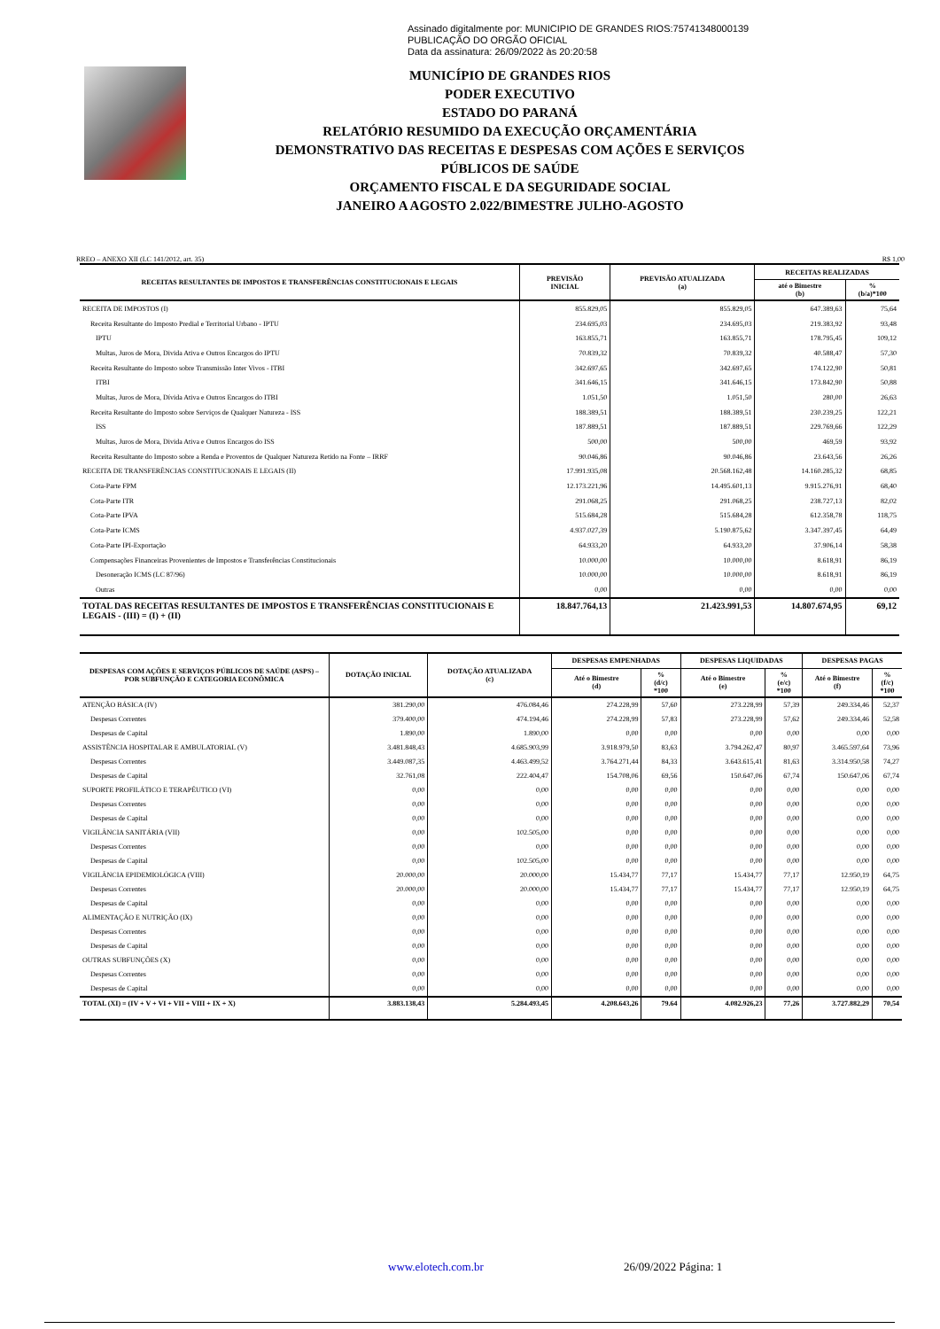Assinado digitalmente por: MUNICIPIO DE GRANDES RIOS:75741348000139
PUBLICAÇÃO DO ORGÃO OFICIAL
Data da assinatura: 26/09/2022 às 20:20:58
MUNICÍPIO DE GRANDES RIOS
PODER EXECUTIVO
ESTADO DO PARANÁ
RELATÓRIO RESUMIDO DA EXECUÇÃO ORÇAMENTÁRIA
DEMONSTRATIVO DAS RECEITAS E DESPESAS COM AÇÕES E SERVIÇOS
PÚBLICOS DE SAÚDE
ORÇAMENTO FISCAL E DA SEGURIDADE SOCIAL
JANEIRO A AGOSTO 2.022/BIMESTRE JULHO-AGOSTO
RREO – ANEXO XII (LC 141/2012, art. 35) R$ 1,00
| RECEITAS RESULTANTES DE IMPOSTOS E TRANSFERÊNCIAS CONSTITUCIONAIS E LEGAIS | PREVISÃO INICIAL | PREVISÃO ATUALIZADA (a) | RECEITAS REALIZADAS | |
| --- | --- | --- | --- | --- |
| | | | até o Bimestre (b) | % (b/a)*100 |
| RECEITA DE IMPOSTOS (I) | 855.829,05 | 855.829,05 | 647.389,63 | 75,64 |
| Receita Resultante do Imposto Predial e Territorial Urbano - IPTU | 234.695,03 | 234.695,03 | 219.383,92 | 93,48 |
| IPTU | 163.855,71 | 163.855,71 | 178.795,45 | 109,12 |
| Multas, Juros de Mora, Divida Ativa e Outros Encargos do IPTU | 70.839,32 | 70.839,32 | 40.588,47 | 57,30 |
| Receita Resultante do Imposto sobre Transmissão Inter Vivos - ITBI | 342.697,65 | 342.697,65 | 174.122,90 | 50,81 |
| ITBI | 341.646,15 | 341.646,15 | 173.842,90 | 50,88 |
| Multas, Juros de Mora, Dívida Ativa e Outros Encargos do ITBI | 1.051,50 | 1.051,50 | 280,00 | 26,63 |
| Receita Resultante do Imposto sobre Serviços de Qualquer Natureza - ISS | 188.389,51 | 188.389,51 | 230.239,25 | 122,21 |
| ISS | 187.889,51 | 187.889,51 | 229.769,66 | 122,29 |
| Multas, Juros de Mora, Divida Ativa e Outros Encargos do ISS | 500,00 | 500,00 | 469,59 | 93,92 |
| Receita Resultante do Imposto sobre a Renda e Proventos de Qualquer Natureza Retido na Fonte – IRRF | 90.046,86 | 90.046,86 | 23.643,56 | 26,26 |
| RECEITA DE TRANSFERÊNCIAS CONSTITUCIONAIS E LEGAIS (II) | 17.991.935,08 | 20.568.162,48 | 14.160.285,32 | 68,85 |
| Cota-Parte FPM | 12.173.221,96 | 14.495.601,13 | 9.915.276,91 | 68,40 |
| Cota-Parte ITR | 291.068,25 | 291.068,25 | 238.727,13 | 82,02 |
| Cota-Parte IPVA | 515.684,28 | 515.684,28 | 612.358,78 | 118,75 |
| Cota-Parte ICMS | 4.937.027,39 | 5.190.875,62 | 3.347.397,45 | 64,49 |
| Cota-Parte IPI-Exportação | 64.933,20 | 64.933,20 | 37.906,14 | 58,38 |
| Compensações Financeiras Provenientes de Impostos e Transferências Constitucionais | 10.000,00 | 10.000,00 | 8.618,91 | 86,19 |
| Desoneração ICMS (LC 87/96) | 10.000,00 | 10.000,00 | 8.618,91 | 86,19 |
| Outras | 0,00 | 0,00 | 0,00 | 0,00 |
| TOTAL DAS RECEITAS RESULTANTES DE IMPOSTOS E TRANSFERÊNCIAS CONSTITUCIONAIS E LEGAIS - (III) = (I) + (II) | 18.847.764,13 | 21.423.991,53 | 14.807.674,95 | 69,12 |
| DESPESAS COM AÇÕES E SERVIÇOS PÚBLICOS DE SAÚDE (ASPS) – POR SUBFUNÇÃO E CATEGORIA ECONÔMICA | DOTAÇÃO INICIAL | DOTAÇÃO ATUALIZADA (c) | DESPESAS EMPENHADAS | | DESPESAS LIQUIDADAS | | DESPESAS PAGAS | |
| --- | --- | --- | --- | --- | --- | --- | --- | --- |
| | | | Até o Bimestre (d) | % (d/c) *100 | Até o Bimestre (e) | % (e/c) *100 | Até o Bimestre (f) | % (f/c) *100 |
| ATENÇÃO BÁSICA (IV) | 381.290,00 | 476.084,46 | 274.228,99 | 57,60 | 273.228,99 | 57,39 | 249.334,46 | 52,37 |
| Despesas Correntes | 379.400,00 | 474.194,46 | 274.228,99 | 57,83 | 273.228,99 | 57,62 | 249.334,46 | 52,58 |
| Despesas de Capital | 1.890,00 | 1.890,00 | 0,00 | 0,00 | 0,00 | 0,00 | 0,00 | 0,00 |
| ASSISTÊNCIA HOSPITALAR E AMBULATORIAL (V) | 3.481.848,43 | 4.685.903,99 | 3.918.979,50 | 83,63 | 3.794.262,47 | 80,97 | 3.465.597,64 | 73,96 |
| Despesas Correntes | 3.449.087,35 | 4.463.499,52 | 3.764.271,44 | 84,33 | 3.643.615,41 | 81,63 | 3.314.950,58 | 74,27 |
| Despesas de Capital | 32.761,08 | 222.404,47 | 154.708,06 | 69,56 | 150.647,06 | 67,74 | 150.647,06 | 67,74 |
| SUPORTE PROFILÁTICO E TERAPÊUTICO (VI) | 0,00 | 0,00 | 0,00 | 0,00 | 0,00 | 0,00 | 0,00 | 0,00 |
| Despesas Correntes | 0,00 | 0,00 | 0,00 | 0,00 | 0,00 | 0,00 | 0,00 | 0,00 |
| Despesas de Capital | 0,00 | 0,00 | 0,00 | 0,00 | 0,00 | 0,00 | 0,00 | 0,00 |
| VIGILÂNCIA SANITÁRIA (VII) | 0,00 | 102.505,00 | 0,00 | 0,00 | 0,00 | 0,00 | 0,00 | 0,00 |
| Despesas Correntes | 0,00 | 0,00 | 0,00 | 0,00 | 0,00 | 0,00 | 0,00 | 0,00 |
| Despesas de Capital | 0,00 | 102.505,00 | 0,00 | 0,00 | 0,00 | 0,00 | 0,00 | 0,00 |
| VIGILÂNCIA EPIDEMIOLÓGICA (VIII) | 20.000,00 | 20.000,00 | 15.434,77 | 77,17 | 15.434,77 | 77,17 | 12.950,19 | 64,75 |
| Despesas Correntes | 20.000,00 | 20.000,00 | 15.434,77 | 77,17 | 15.434,77 | 77,17 | 12.950,19 | 64,75 |
| Despesas de Capital | 0,00 | 0,00 | 0,00 | 0,00 | 0,00 | 0,00 | 0,00 | 0,00 |
| ALIMENTAÇÃO E NUTRIÇÃO (IX) | 0,00 | 0,00 | 0,00 | 0,00 | 0,00 | 0,00 | 0,00 | 0,00 |
| Despesas Correntes | 0,00 | 0,00 | 0,00 | 0,00 | 0,00 | 0,00 | 0,00 | 0,00 |
| Despesas de Capital | 0,00 | 0,00 | 0,00 | 0,00 | 0,00 | 0,00 | 0,00 | 0,00 |
| OUTRAS SUBFUNÇÕES (X) | 0,00 | 0,00 | 0,00 | 0,00 | 0,00 | 0,00 | 0,00 | 0,00 |
| Despesas Correntes | 0,00 | 0,00 | 0,00 | 0,00 | 0,00 | 0,00 | 0,00 | 0,00 |
| Despesas de Capital | 0,00 | 0,00 | 0,00 | 0,00 | 0,00 | 0,00 | 0,00 | 0,00 |
| TOTAL (XI) = (IV + V + VI + VII + VIII + IX + X) | 3.883.138,43 | 5.284.493,45 | 4.208.643,26 | 79.64 | 4.082.926,23 | 77,26 | 3.727.882,29 | 70,54 |
www.elotech.com.br 26/09/2022 Página: 1